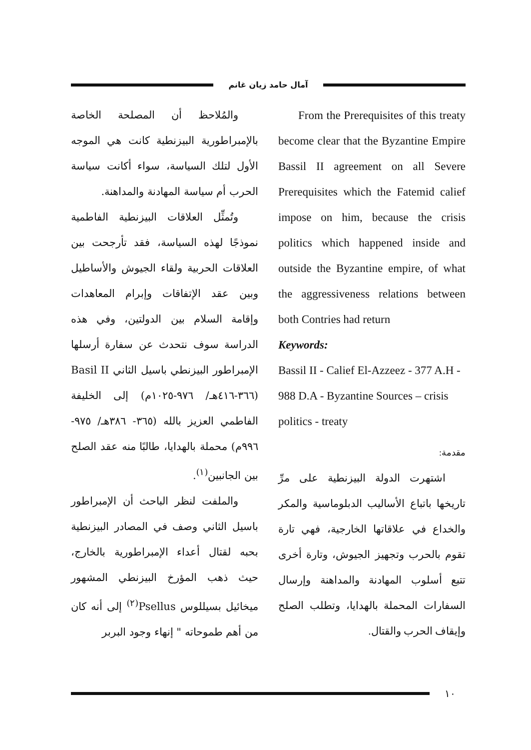آمال حامد زيان غانم
From the Prerequisites of this treaty become clear that the Byzantine Empire Bassil II agreement on all Severe Prerequisites which the Fatemid calief impose on him, because the crisis politics which happened inside and outside the Byzantine empire, of what the aggressiveness relations between both Contries had return
Keywords:
Bassil II - Calief El-Azzeez - 377 A.H - 988 D.A - Byzantine Sources – crisis politics - treaty
مقدمة:
اشتهرت الدولة البيزنطية على مرِّ تاريخها باتباع الأساليب الدبلوماسية والمكر والخداع في علاقاتها الخارجية، فهي تارة تقوم بالحرب وتجهيز الجيوش، وتارة أخرى تتبع أسلوب المهادنة والمداهنة وإرسال السفارات المحملة بالهدايا، وتطلب الصلح وإيقاف الحرب والقتال.
والمُلاحظ أن المصلحة الخاصة بالإمبراطورية البيزنطية كانت هي الموجه الأول لتلك السياسة، سواء أكانت سياسة الحرب أم سياسة المهادنة والمداهنة.
وتُمثِّل العلاقات البيزنطية الفاطمية نموذجًا لهذه السياسة، فقد تأرجحت بين العلاقات الحربية ولقاء الجيوش والأساطيل وبين عقد الإتفاقات وإبرام المعاهدات وإقامة السلام بين الدولتين، وفي هذه الدراسة سوف نتحدث عن سفارة أرسلها الإمبراطور البيزنطي باسيل الثاني Basil II (٣٦٦-٤١٦هـ/ ٩٧٦-١٠٢٥م) إلى الخليفة الفاطمي العزيز بالله (٣٦٥- ٣٨٦هـ/ ٩٧٥- ٩٩٦م) محملة بالهدايا، طالبًا منه عقد الصلح بين الجانبين<sup>(١)</sup>.
والملفت لنظر الباحث أن الإمبراطور باسيل الثاني وصف في المصادر البيزنطية بحبه لقتال أعداء الإمبراطورية بالخارج، حيث ذهب المؤرخ البيزنطي المشهور ميخائيل بسيللوس Psellus<sup>(٢)</sup> إلى أنه كان من أهم طموحاته " إنهاء وجود البربر
١٠